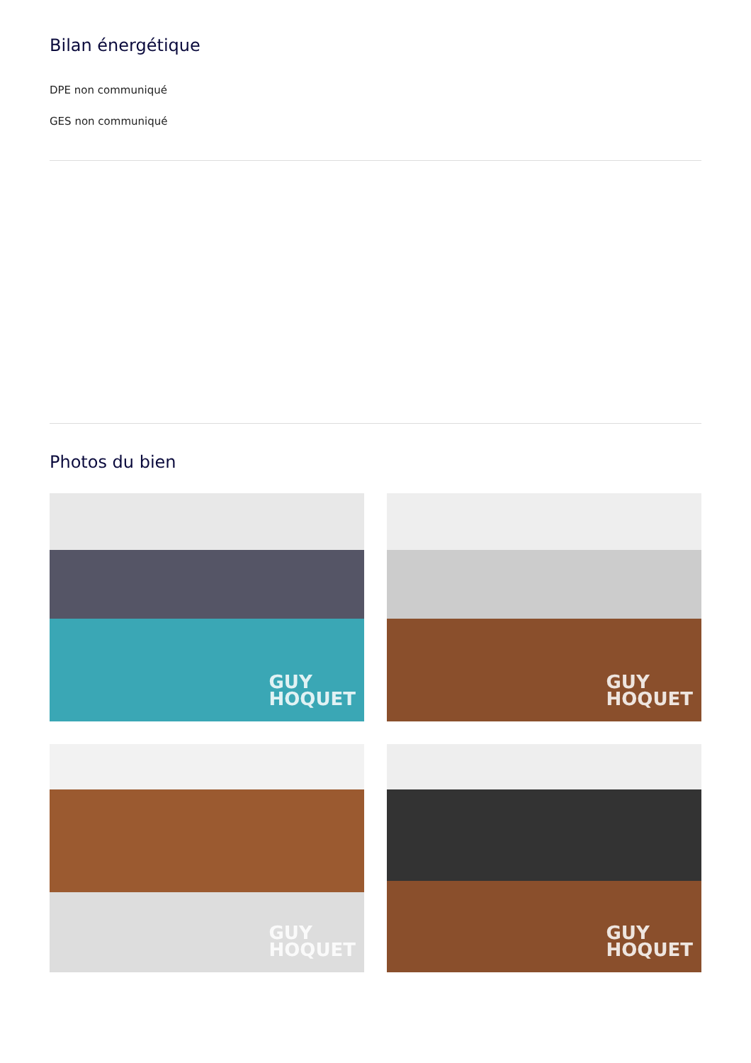Bilan énergétique
DPE non communiqué
GES non communiqué
Photos du bien
GUY
HOQUET
GUY
HOQUET
GUY
HOQUET
GUY
HOQUET